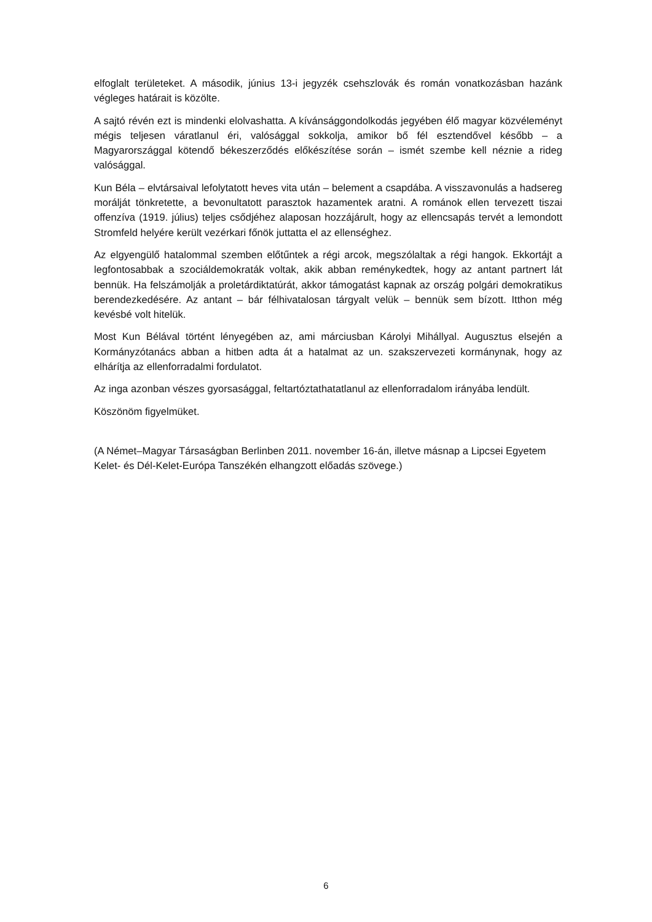elfoglalt területeket. A második, június 13-i jegyzék csehszlovák és román vonatkozásban hazánk végleges határait is közölte.
A sajtó révén ezt is mindenki elolvashatta. A kívánsággondolkodás jegyében élő magyar közvéleményt mégis teljesen váratlanul éri, valósággal sokkolja, amikor bő fél esztendővel később – a Magyarországgal kötendő békeszerződés előkészítése során – ismét szembe kell néznie a rideg valósággal.
Kun Béla – elvtársaival lefolytatott heves vita után – belement a csapdába. A visszavonulás a hadsereg morálját tönkretette, a bevonultatott parasztok hazamentek aratni. A románok ellen tervezett tiszai offenzíva (1919. július) teljes csődjéhez alaposan hozzájárult, hogy az ellencsapás tervét a lemondott Stromfeld helyére került vezérkari főnök juttatta el az ellenséghez.
Az elgyengülő hatalommal szemben előtűntek a régi arcok, megszólaltak a régi hangok. Ekkortájt a legfontosabbak a szociáldemokraták voltak, akik abban reménykedtek, hogy az antant partnert lát bennük. Ha felszámolják a proletárdiktatúrát, akkor támogatást kapnak az ország polgári demokratikus berendezkedésére. Az antant – bár félhivatalosan tárgyalt velük – bennük sem bízott. Itthon még kevésbé volt hitelük.
Most Kun Bélával történt lényegében az, ami márciusban Károlyi Mihállyal. Augusztus elsején a Kormányzótanács abban a hitben adta át a hatalmat az un. szakszervezeti kormánynak, hogy az elhárítja az ellenforradalmi fordulatot.
Az inga azonban vészes gyorsasággal, feltartóztathatatlanul az ellenforradalom irányába lendült.
Köszönöm figyelmüket.
(A Német–Magyar Társaságban Berlinben 2011. november 16-án, illetve másnap a Lipcsei Egyetem Kelet- és Dél-Kelet-Európa Tanszékén elhangzott előadás szövege.)
6